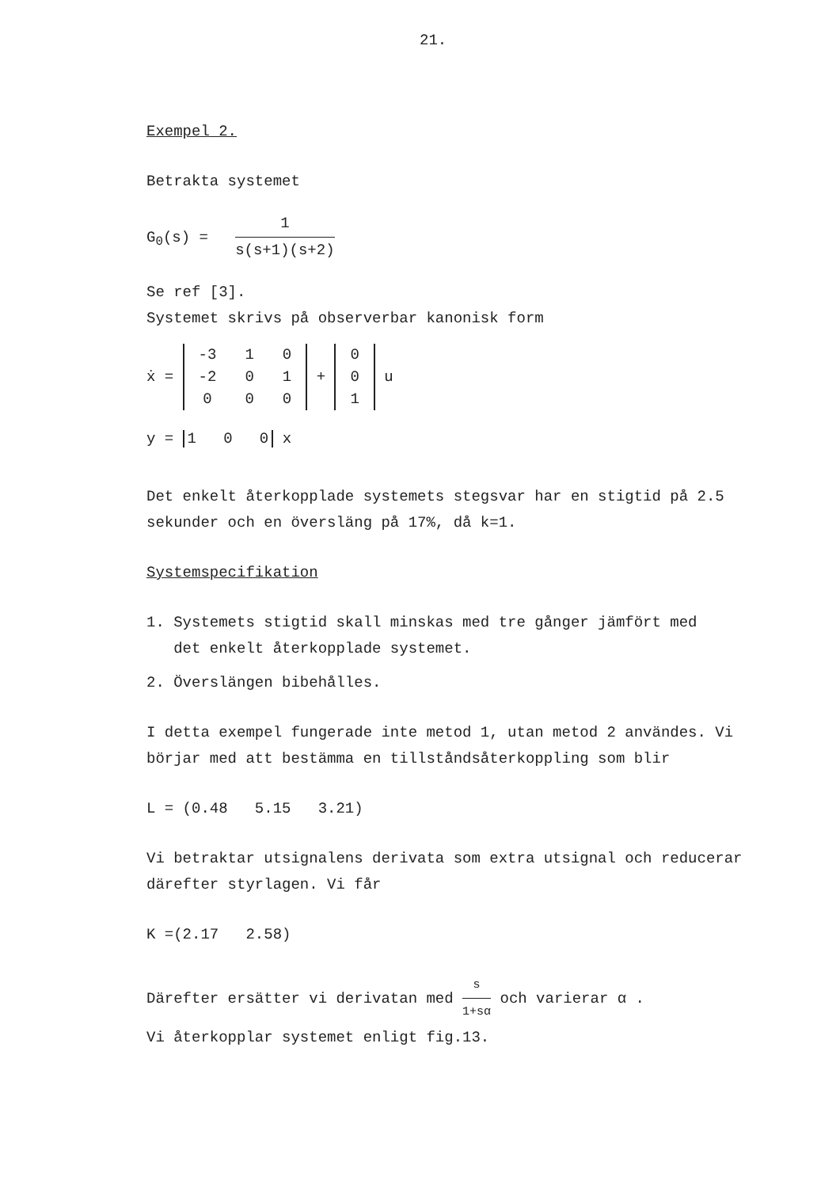21.
Exempel 2.
Betrakta systemet
G<sub>0</sub>(s) = 1 s(s+1)(s+2)
Se ref [3].
Systemet skrivs på observerbar kanonisk form
ẋ =
| -3 | 1 | 0 |
| -2 | 0 | 1 |
| 0 | 0 | 0 |
+
| 0 |
| 0 |
| 1 |
u
y = 1 0 0 x
Det enkelt återkopplade systemets stegsvar har en stigtid på 2.5 sekunder och en översläng på 17%, då k=1.
Systemspecifikation
1. Systemets stigtid skall minskas med tre gånger jämfört med
det enkelt återkopplade systemet.
2. Överslängen bibehålles.
I detta exempel fungerade inte metod 1, utan metod 2 användes. Vi börjar med att bestämma en tillståndsåterkoppling som blir
L = (0.48 5.15 3.21)
Vi betraktar utsignalens derivata som extra utsignal och reducerar därefter styrlagen. Vi får
K =(2.17 2.58)
Därefter ersätter vi derivatan med s 1+sα och varierar α .
Vi återkopplar systemet enligt fig.13.